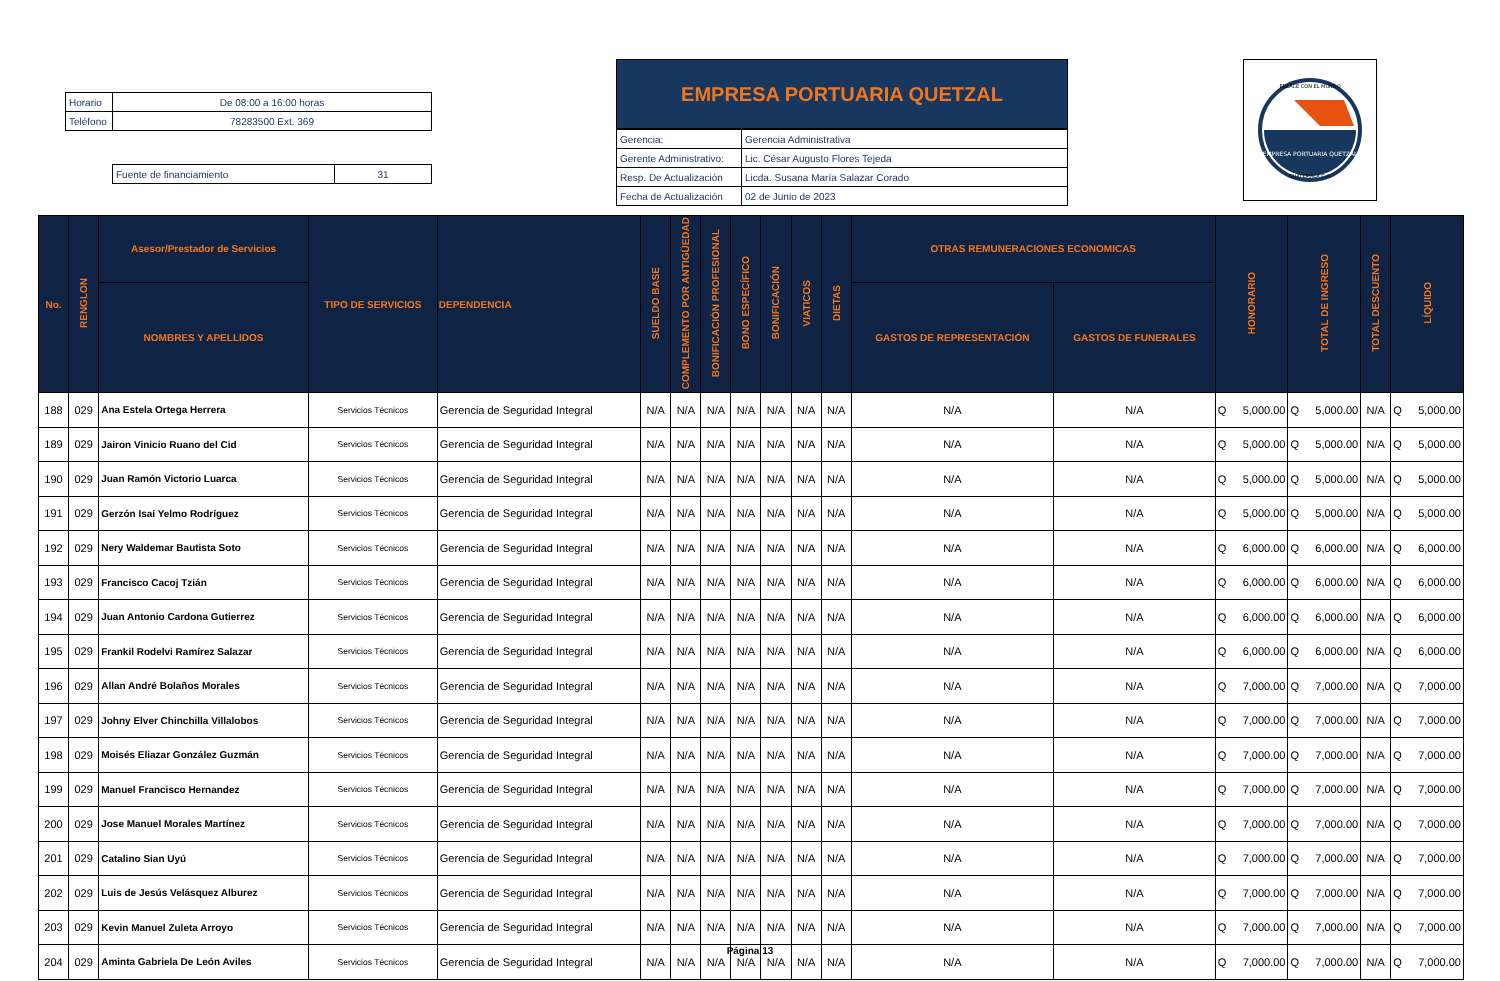| Horario | De 08:00 a 16:00 horas |
| Teléfono | 78283500 Ext. 369 |
| Fuente de financiamiento | 31 |
EMPRESA PORTUARIA QUETZAL
| Gerencia: | Gerencia Administrativa |
| Gerente Administrativo: | Lic. César Augusto Flores Tejeda |
| Resp. De Actualización | Licda. Susana María Salazar Corado |
| Fecha de Actualización | 02 de Junio de 2023 |
EMPRESA PORTUARIA QUETZAL
ENLACE CON EL MUNDO
GUATEMALA C.A.
| No. | RENGLON | Asesor/Prestador de Servicios | TIPO DE SERVICIOS | DEPENDENCIA | SUELDO BASE | COMPLEMENTO POR ANTIGÜEDAD | BONIFICACIÓN PROFESIONAL | BONO ESPECÍFICO | BONIFICACIÓN | VIATICOS | DIETAS | OTRAS REMUNERACIONES ECONOMICAS | | HONORARIO | TOTAL DE INGRESO | TOTAL DESCUENTO | LÍQUIDO |
| --- | --- | --- | --- | --- | --- | --- | --- | --- | --- | --- | --- | --- | --- | --- | --- | --- | --- |
| | | NOMBRES Y APELLIDOS | | | | | | | | | | GASTOS DE REPRESENTACIÓN | GASTOS DE FUNERALES | | | | |
| 188 | 029 | Ana Estela Ortega Herrera | Servicios Técnicos | Gerencia de Seguridad Integral | N/A | N/A | N/A | N/A | N/A | N/A | N/A | N/A | N/A | Q 5,000.00 | Q 5,000.00 | N/A | Q 5,000.00 |
| 189 | 029 | Jairon Vinicio Ruano del Cid | Servicios Técnicos | Gerencia de Seguridad Integral | N/A | N/A | N/A | N/A | N/A | N/A | N/A | N/A | N/A | Q 5,000.00 | Q 5,000.00 | N/A | Q 5,000.00 |
| 190 | 029 | Juan Ramón Victorio Luarca | Servicios Técnicos | Gerencia de Seguridad Integral | N/A | N/A | N/A | N/A | N/A | N/A | N/A | N/A | N/A | Q 5,000.00 | Q 5,000.00 | N/A | Q 5,000.00 |
| 191 | 029 | Gerzón Isaí Yelmo Rodríguez | Servicios Técnicos | Gerencia de Seguridad Integral | N/A | N/A | N/A | N/A | N/A | N/A | N/A | N/A | N/A | Q 5,000.00 | Q 5,000.00 | N/A | Q 5,000.00 |
| 192 | 029 | Nery Waldemar Bautista Soto | Servicios Técnicos | Gerencia de Seguridad Integral | N/A | N/A | N/A | N/A | N/A | N/A | N/A | N/A | N/A | Q 6,000.00 | Q 6,000.00 | N/A | Q 6,000.00 |
| 193 | 029 | Francisco Cacoj Tzián | Servicios Técnicos | Gerencia de Seguridad Integral | N/A | N/A | N/A | N/A | N/A | N/A | N/A | N/A | N/A | Q 6,000.00 | Q 6,000.00 | N/A | Q 6,000.00 |
| 194 | 029 | Juan Antonio Cardona Gutierrez | Servicios Técnicos | Gerencia de Seguridad Integral | N/A | N/A | N/A | N/A | N/A | N/A | N/A | N/A | N/A | Q 6,000.00 | Q 6,000.00 | N/A | Q 6,000.00 |
| 195 | 029 | Frankil Rodelvi Ramírez Salazar | Servicios Técnicos | Gerencia de Seguridad Integral | N/A | N/A | N/A | N/A | N/A | N/A | N/A | N/A | N/A | Q 6,000.00 | Q 6,000.00 | N/A | Q 6,000.00 |
| 196 | 029 | Allan André Bolaños Morales | Servicios Técnicos | Gerencia de Seguridad Integral | N/A | N/A | N/A | N/A | N/A | N/A | N/A | N/A | N/A | Q 7,000.00 | Q 7,000.00 | N/A | Q 7,000.00 |
| 197 | 029 | Johny Elver Chinchilla Villalobos | Servicios Técnicos | Gerencia de Seguridad Integral | N/A | N/A | N/A | N/A | N/A | N/A | N/A | N/A | N/A | Q 7,000.00 | Q 7,000.00 | N/A | Q 7,000.00 |
| 198 | 029 | Moisés Eliazar González Guzmán | Servicios Técnicos | Gerencia de Seguridad Integral | N/A | N/A | N/A | N/A | N/A | N/A | N/A | N/A | N/A | Q 7,000.00 | Q 7,000.00 | N/A | Q 7,000.00 |
| 199 | 029 | Manuel Francisco Hernandez | Servicios Técnicos | Gerencia de Seguridad Integral | N/A | N/A | N/A | N/A | N/A | N/A | N/A | N/A | N/A | Q 7,000.00 | Q 7,000.00 | N/A | Q 7,000.00 |
| 200 | 029 | Jose Manuel Morales Martínez | Servicios Técnicos | Gerencia de Seguridad Integral | N/A | N/A | N/A | N/A | N/A | N/A | N/A | N/A | N/A | Q 7,000.00 | Q 7,000.00 | N/A | Q 7,000.00 |
| 201 | 029 | Catalino Sian Uyú | Servicios Técnicos | Gerencia de Seguridad Integral | N/A | N/A | N/A | N/A | N/A | N/A | N/A | N/A | N/A | Q 7,000.00 | Q 7,000.00 | N/A | Q 7,000.00 |
| 202 | 029 | Luis de Jesús Velásquez Alburez | Servicios Técnicos | Gerencia de Seguridad Integral | N/A | N/A | N/A | N/A | N/A | N/A | N/A | N/A | N/A | Q 7,000.00 | Q 7,000.00 | N/A | Q 7,000.00 |
| 203 | 029 | Kevin Manuel Zuleta Arroyo | Servicios Técnicos | Gerencia de Seguridad Integral | N/A | N/A | N/A | N/A | N/A | N/A | N/A | N/A | N/A | Q 7,000.00 | Q 7,000.00 | N/A | Q 7,000.00 |
| 204 | 029 | Aminta Gabriela De León Aviles | Servicios Técnicos | Gerencia de Seguridad Integral | N/A | N/A | N/A | N/A | N/A | N/A | N/A | N/A | N/A | Q 7,000.00 | Q 7,000.00 | N/A | Q 7,000.00 |
Página 13